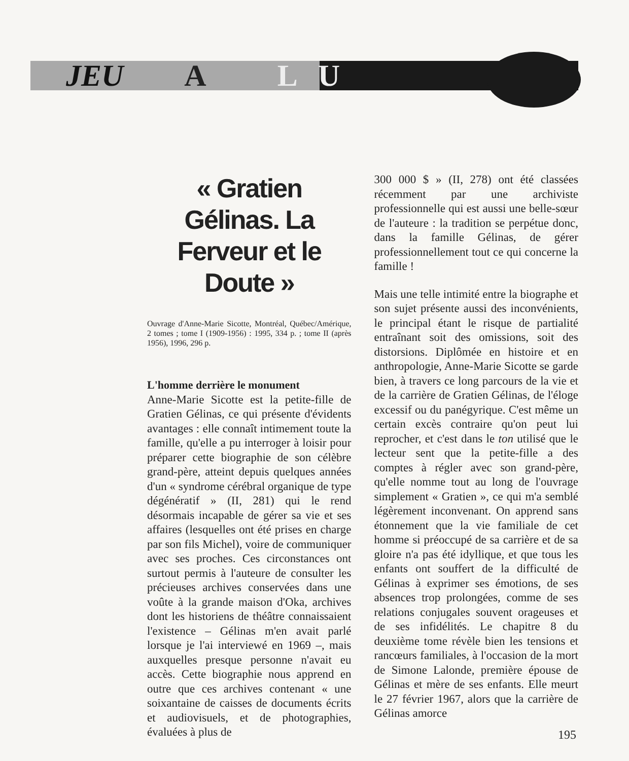JEU A L U
« Gratien Gélinas. La Ferveur et le Doute »
Ouvrage d'Anne-Marie Sicotte, Montréal, Québec/Amérique, 2 tomes ; tome I (1909-1956) : 1995, 334 p. ; tome II (après 1956), 1996, 296 p.
L'homme derrière le monument
Anne-Marie Sicotte est la petite-fille de Gratien Gélinas, ce qui présente d'évidents avantages : elle connaît intimement toute la famille, qu'elle a pu interroger à loisir pour préparer cette biographie de son célèbre grand-père, atteint depuis quelques années d'un « syndrome cérébral organique de type dégénératif » (II, 281) qui le rend désormais incapable de gérer sa vie et ses affaires (lesquelles ont été prises en charge par son fils Michel), voire de communiquer avec ses proches. Ces circonstances ont surtout permis à l'auteure de consulter les précieuses archives conservées dans une voûte à la grande maison d'Oka, archives dont les historiens de théâtre connaissaient l'existence – Gélinas m'en avait parlé lorsque je l'ai interviewé en 1969 –, mais auxquelles presque personne n'avait eu accès. Cette biographie nous apprend en outre que ces archives contenant « une soixantaine de caisses de documents écrits et audiovisuels, et de photographies, évaluées à plus de
300 000 $ » (II, 278) ont été classées récemment par une archiviste professionnelle qui est aussi une belle-sœur de l'auteure : la tradition se perpétue donc, dans la famille Gélinas, de gérer professionnellement tout ce qui concerne la famille !
Mais une telle intimité entre la biographe et son sujet présente aussi des inconvénients, le principal étant le risque de partialité entraînant soit des omissions, soit des distorsions. Diplômée en histoire et en anthropologie, Anne-Marie Sicotte se garde bien, à travers ce long parcours de la vie et de la carrière de Gratien Gélinas, de l'éloge excessif ou du panégyrique. C'est même un certain excès contraire qu'on peut lui reprocher, et c'est dans le ton utilisé que le lecteur sent que la petite-fille a des comptes à régler avec son grand-père, qu'elle nomme tout au long de l'ouvrage simplement « Gratien », ce qui m'a semblé légèrement inconvenant. On apprend sans étonnement que la vie familiale de cet homme si préoccupé de sa carrière et de sa gloire n'a pas été idyllique, et que tous les enfants ont souffert de la difficulté de Gélinas à exprimer ses émotions, de ses absences trop prolongées, comme de ses relations conjugales souvent orageuses et de ses infidélités. Le chapitre 8 du deuxième tome révèle bien les tensions et rancœurs familiales, à l'occasion de la mort de Simone Lalonde, première épouse de Gélinas et mère de ses enfants. Elle meurt le 27 février 1967, alors que la carrière de Gélinas amorce
195